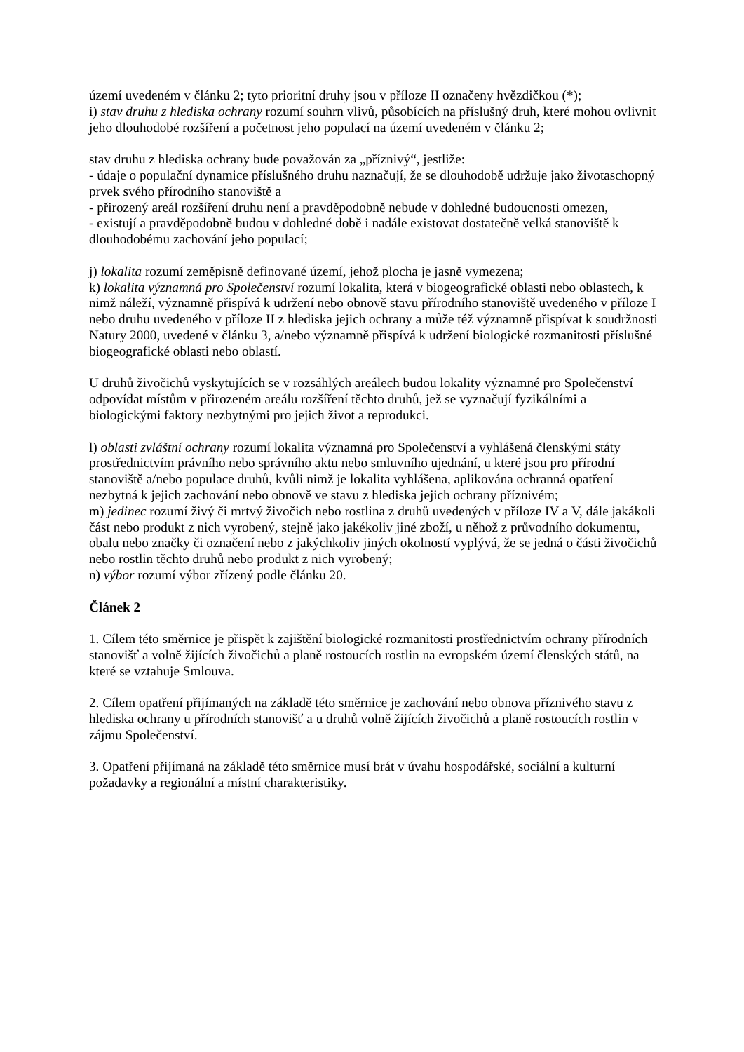území uvedeném v článku 2; tyto prioritní druhy jsou v příloze II označeny hvězdičkou (*);
i) stav druhu z hlediska ochrany rozumí souhrn vlivů, působících na příslušný druh, které mohou ovlivnit jeho dlouhodobé rozšíření a početnost jeho populací na území uvedeném v článku 2;
stav druhu z hlediska ochrany bude považován za „příznivý“, jestliže:
- údaje o populační dynamice příslušného druhu naznačují, že se dlouhodobě udržuje jako životaschopný prvek svého přírodního stanoviště a
- přirozený areál rozšíření druhu není a pravděpodobně nebude v dohledné budoucnosti omezen,
- existují a pravděpodobně budou v dohledné době i nadále existovat dostatečně velká stanoviště k dlouhodobému zachování jeho populací;
j) lokalita rozumí zeměpisně definované území, jehož plocha je jasně vymezena;
k) lokalita významná pro Společenství rozumí lokalita, která v biogeografické oblasti nebo oblastech, k nimž náleží, významně přispívá k udržení nebo obnově stavu přírodního stanoviště uvedeného v příloze I nebo druhu uvedeného v příloze II z hlediska jejich ochrany a může též významně přispívat k soudržnosti Natury 2000, uvedené v článku 3, a/nebo významně přispívá k udržení biologické rozmanitosti příslušné biogeografické oblasti nebo oblastí.
U druhů živočichů vyskytujících se v rozsáhlých areálech budou lokality významné pro Společenství odpovídat místům v přirozeném areálu rozšíření těchto druhů, jež se vyznačují fyzikálními a biologickými faktory nezbytnými pro jejich život a reprodukci.
l) oblasti zvláštní ochrany rozumí lokalita významná pro Společenství a vyhlášená členskými státy prostřednictvím právního nebo správního aktu nebo smluvního ujednání, u které jsou pro přírodní stanoviště a/nebo populace druhů, kvůli nimž je lokalita vyhlášena, aplikována ochranná opatření nezbytná k jejich zachování nebo obnově ve stavu z hlediska jejich ochrany příznivém;
m) jedinec rozumí živý či mrtvý živočich nebo rostlina z druhů uvedených v příloze IV a V, dále jakákoli část nebo produkt z nich vyrobený, stejně jako jakékoliv jiné zboží, u něhož z průvodního dokumentu, obalu nebo značky či označení nebo z jakýchkoliv jiných okolností vyplývá, že se jedná o části živočichů nebo rostlin těchto druhů nebo produkt z nich vyrobený;
n) výbor rozumí výbor zřízený podle článku 20.
Článek 2
1. Cílem této směrnice je přispět k zajištění biologické rozmanitosti prostřednictvím ochrany přírodních stanovišť a volně žijících živočichů a planě rostoucích rostlin na evropském území členských států, na které se vztahuje Smlouva.
2. Cílem opatření přijímaných na základě této směrnice je zachování nebo obnova příznivého stavu z hlediska ochrany u přírodních stanovišť a u druhů volně žijících živočichů a planě rostoucích rostlin v zájmu Společenství.
3. Opatření přijímaná na základě této směrnice musí brát v úvahu hospodářské, sociální a kulturní požadavky a regionální a místní charakteristiky.